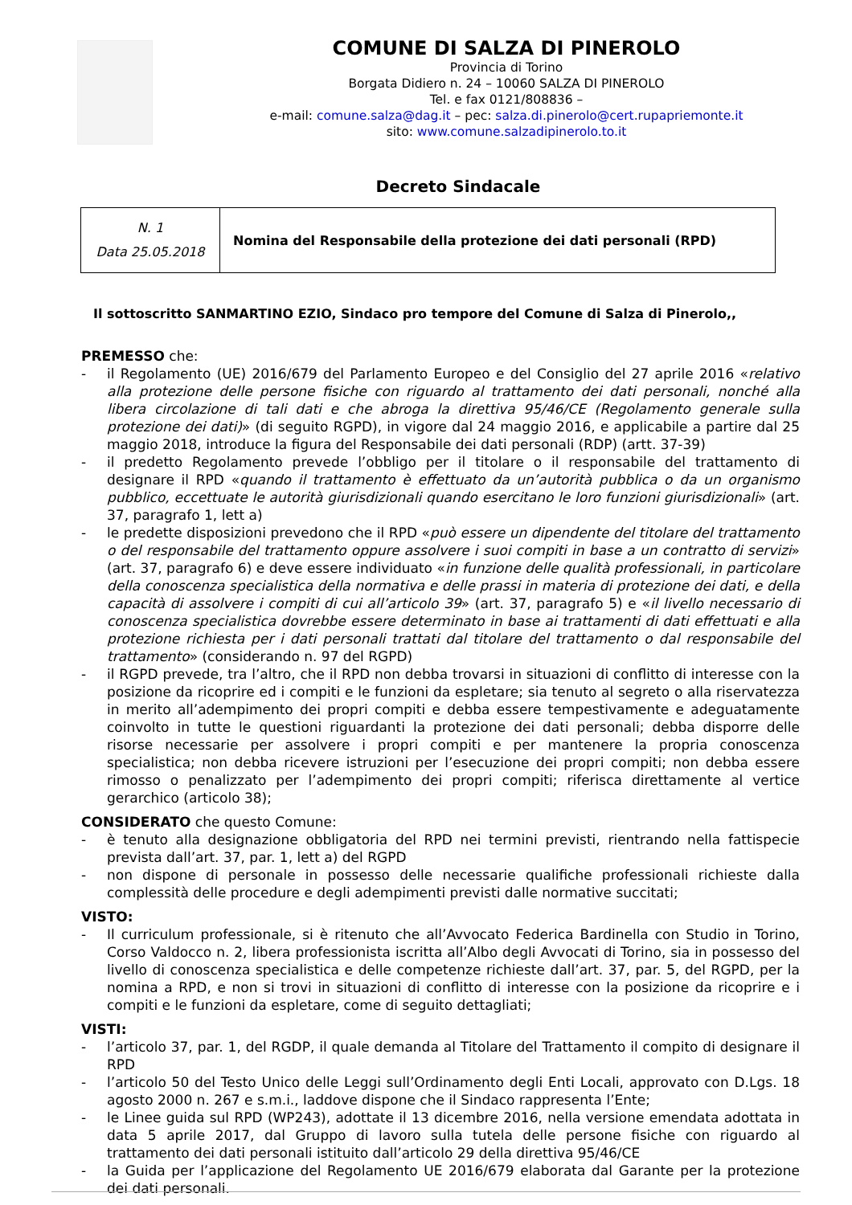COMUNE DI SALZA DI PINEROLO
Provincia di Torino
Borgata Didiero n. 24 – 10060 SALZA DI PINEROLO
Tel. e fax 0121/808836 –
e-mail: comune.salza@dag.it – pec: salza.di.pinerolo@cert.rupapriemonte.it
sito: www.comune.salzadipinerolo.to.it
Decreto Sindacale
| N. 1 Data 25.05.2018 | Nomina del Responsabile della protezione dei dati personali (RPD) |
Il sottoscritto SANMARTINO EZIO, Sindaco pro tempore del Comune di Salza di Pinerolo,,
PREMESSO che:
- il Regolamento (UE) 2016/679 del Parlamento Europeo e del Consiglio del 27 aprile 2016 «relativo alla protezione delle persone fisiche con riguardo al trattamento dei dati personali, nonché alla libera circolazione di tali dati e che abroga la direttiva 95/46/CE (Regolamento generale sulla protezione dei dati)» (di seguito RGPD), in vigore dal 24 maggio 2016, e applicabile a partire dal 25 maggio 2018, introduce la figura del Responsabile dei dati personali (RDP) (artt. 37-39)
- il predetto Regolamento prevede l’obbligo per il titolare o il responsabile del trattamento di designare il RPD «quando il trattamento è effettuato da un’autorità pubblica o da un organismo pubblico, eccettuate le autorità giurisdizionali quando esercitano le loro funzioni giurisdizionali» (art. 37, paragrafo 1, lett a)
- le predette disposizioni prevedono che il RPD «può essere un dipendente del titolare del trattamento o del responsabile del trattamento oppure assolvere i suoi compiti in base a un contratto di servizi» (art. 37, paragrafo 6) e deve essere individuato «in funzione delle qualità professionali, in particolare della conoscenza specialistica della normativa e delle prassi in materia di protezione dei dati, e della capacità di assolvere i compiti di cui all’articolo 39» (art. 37, paragrafo 5) e «il livello necessario di conoscenza specialistica dovrebbe essere determinato in base ai trattamenti di dati effettuati e alla protezione richiesta per i dati personali trattati dal titolare del trattamento o dal responsabile del trattamento» (considerando n. 97 del RGPD)
- il RGPD prevede, tra l’altro, che il RPD non debba trovarsi in situazioni di conflitto di interesse con la posizione da ricoprire ed i compiti e le funzioni da espletare; sia tenuto al segreto o alla riservatezza in merito all’adempimento dei propri compiti e debba essere tempestivamente e adeguatamente coinvolto in tutte le questioni riguardanti la protezione dei dati personali; debba disporre delle risorse necessarie per assolvere i propri compiti e per mantenere la propria conoscenza specialistica; non debba ricevere istruzioni per l’esecuzione dei propri compiti; non debba essere rimosso o penalizzato per l’adempimento dei propri compiti; riferisca direttamente al vertice gerarchico (articolo 38);
CONSIDERATO che questo Comune:
- è tenuto alla designazione obbligatoria del RPD nei termini previsti, rientrando nella fattispecie prevista dall’art. 37, par. 1, lett a) del RGPD
- non dispone di personale in possesso delle necessarie qualifiche professionali richieste dalla complessità delle procedure e degli adempimenti previsti dalle normative succitati;
VISTO:
- Il curriculum professionale, si è ritenuto che all’Avvocato Federica Bardinella con Studio in Torino, Corso Valdocco n. 2, libera professionista iscritta all’Albo degli Avvocati di Torino, sia in possesso del livello di conoscenza specialistica e delle competenze richieste dall’art. 37, par. 5, del RGPD, per la nomina a RPD, e non si trovi in situazioni di conflitto di interesse con la posizione da ricoprire e i compiti e le funzioni da espletare, come di seguito dettagliati;
VISTI:
- l’articolo 37, par. 1, del RGDP, il quale demanda al Titolare del Trattamento il compito di designare il RPD
- l’articolo 50 del Testo Unico delle Leggi sull’Ordinamento degli Enti Locali, approvato con D.Lgs. 18 agosto 2000 n. 267 e s.m.i., laddove dispone che il Sindaco rappresenta l’Ente;
- le Linee guida sul RPD (WP243), adottate il 13 dicembre 2016, nella versione emendata adottata in data 5 aprile 2017, dal Gruppo di lavoro sulla tutela delle persone fisiche con riguardo al trattamento dei dati personali istituito dall’articolo 29 della direttiva 95/46/CE
- la Guida per l’applicazione del Regolamento UE 2016/679 elaborata dal Garante per la protezione dei dati personali.